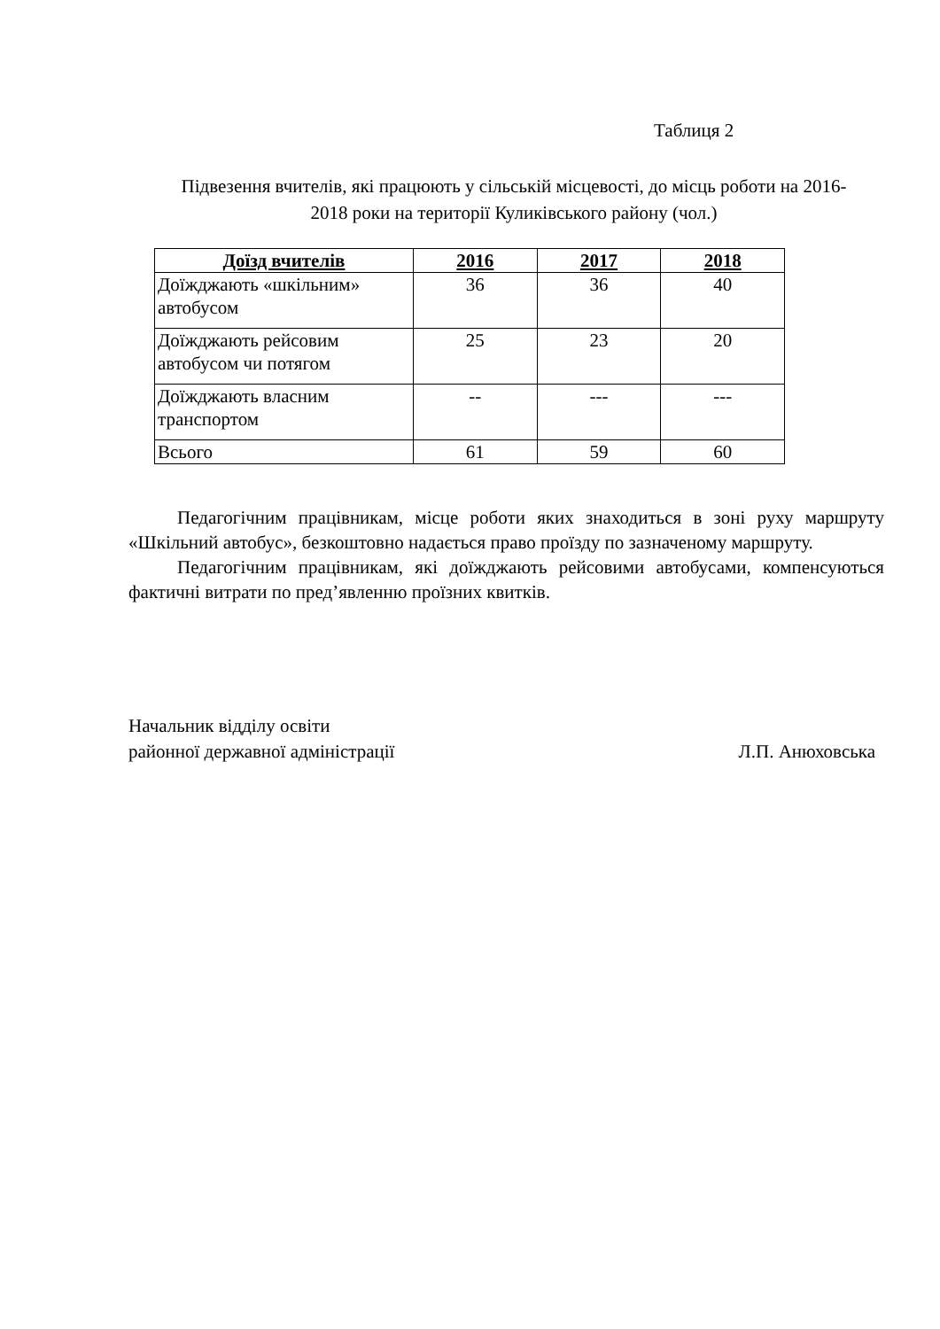Таблиця 2
Підвезення вчителів, які працюють у сільській місцевості, до місць роботи на 2016-2018 роки на території Куликівського району (чол.)
| Доїзд вчителів | 2016 | 2017 | 2018 |
| --- | --- | --- | --- |
| Доїжджають «шкільним» автобусом | 36 | 36 | 40 |
| Доїжджають рейсовим автобусом чи потягом | 25 | 23 | 20 |
| Доїжджають власним транспортом | -- | --- | --- |
| Всього | 61 | 59 | 60 |
Педагогічним працівникам, місце роботи яких знаходиться в зоні руху маршруту «Шкільний автобус», безкоштовно надається право проїзду по зазначеному маршруту.
Педагогічним працівникам, які доїжджають рейсовими автобусами, компенсуються фактичні витрати по пред’явленню проїзних квитків.
Начальник відділу освіти
районної державної адміністрації Л.П. Анюховська